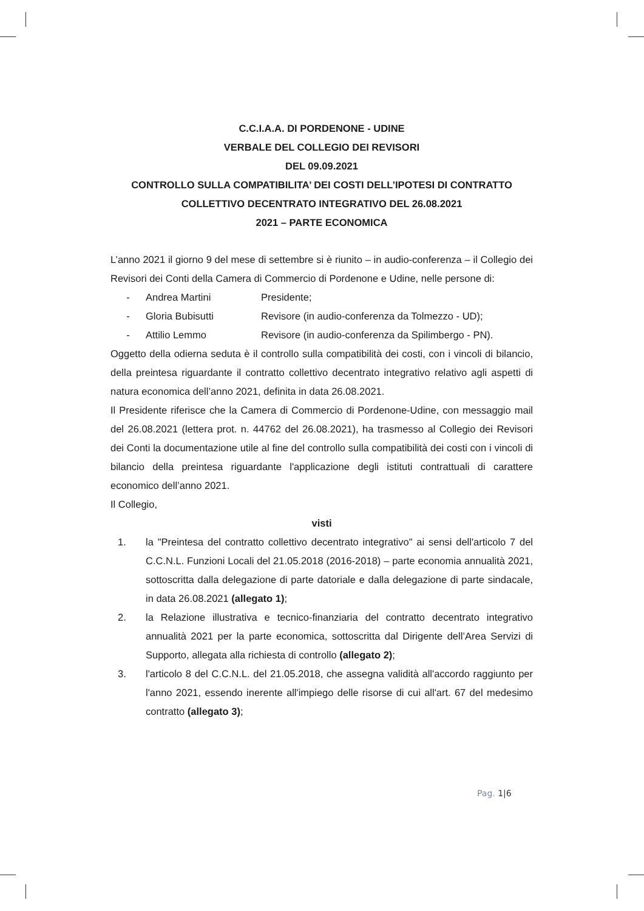C.C.I.A.A. DI PORDENONE - UDINE
VERBALE DEL COLLEGIO DEI REVISORI
DEL 09.09.2021
CONTROLLO SULLA COMPATIBILITA’ DEI COSTI DELL’IPOTESI DI CONTRATTO COLLETTIVO DECENTRATO INTEGRATIVO DEL 26.08.2021
2021 – PARTE ECONOMICA
L’anno 2021 il giorno 9 del mese di settembre si è riunito – in audio-conferenza – il Collegio dei Revisori dei Conti della Camera di Commercio di Pordenone e Udine, nelle persone di:
- Andrea Martini Presidente;
- Gloria Bubisutti Revisore (in audio-conferenza da Tolmezzo - UD);
- Attilio Lemmo Revisore (in audio-conferenza da Spilimbergo - PN).
Oggetto della odierna seduta è il controllo sulla compatibilità dei costi, con i vincoli di bilancio, della preintesa riguardante il contratto collettivo decentrato integrativo relativo agli aspetti di natura economica dell’anno 2021, definita in data 26.08.2021.
Il Presidente riferisce che la Camera di Commercio di Pordenone-Udine, con messaggio mail del 26.08.2021 (lettera prot. n. 44762 del 26.08.2021), ha trasmesso al Collegio dei Revisori dei Conti la documentazione utile al fine del controllo sulla compatibilità dei costi con i vincoli di bilancio della preintesa riguardante l'applicazione degli istituti contrattuali di carattere economico dell’anno 2021.
Il Collegio,
visti
1. la "Preintesa del contratto collettivo decentrato integrativo" ai sensi dell'articolo 7 del C.C.N.L. Funzioni Locali del 21.05.2018 (2016-2018) – parte economia annualità 2021, sottoscritta dalla delegazione di parte datoriale e dalla delegazione di parte sindacale, in data 26.08.2021 (allegato 1);
2. la Relazione illustrativa e tecnico-finanziaria del contratto decentrato integrativo annualità 2021 per la parte economica, sottoscritta dal Dirigente dell’Area Servizi di Supporto, allegata alla richiesta di controllo (allegato 2);
3. l'articolo 8 del C.C.N.L. del 21.05.2018, che assegna validità all'accordo raggiunto per l'anno 2021, essendo inerente all'impiego delle risorse di cui all'art. 67 del medesimo contratto (allegato 3);
Pag. 1|6